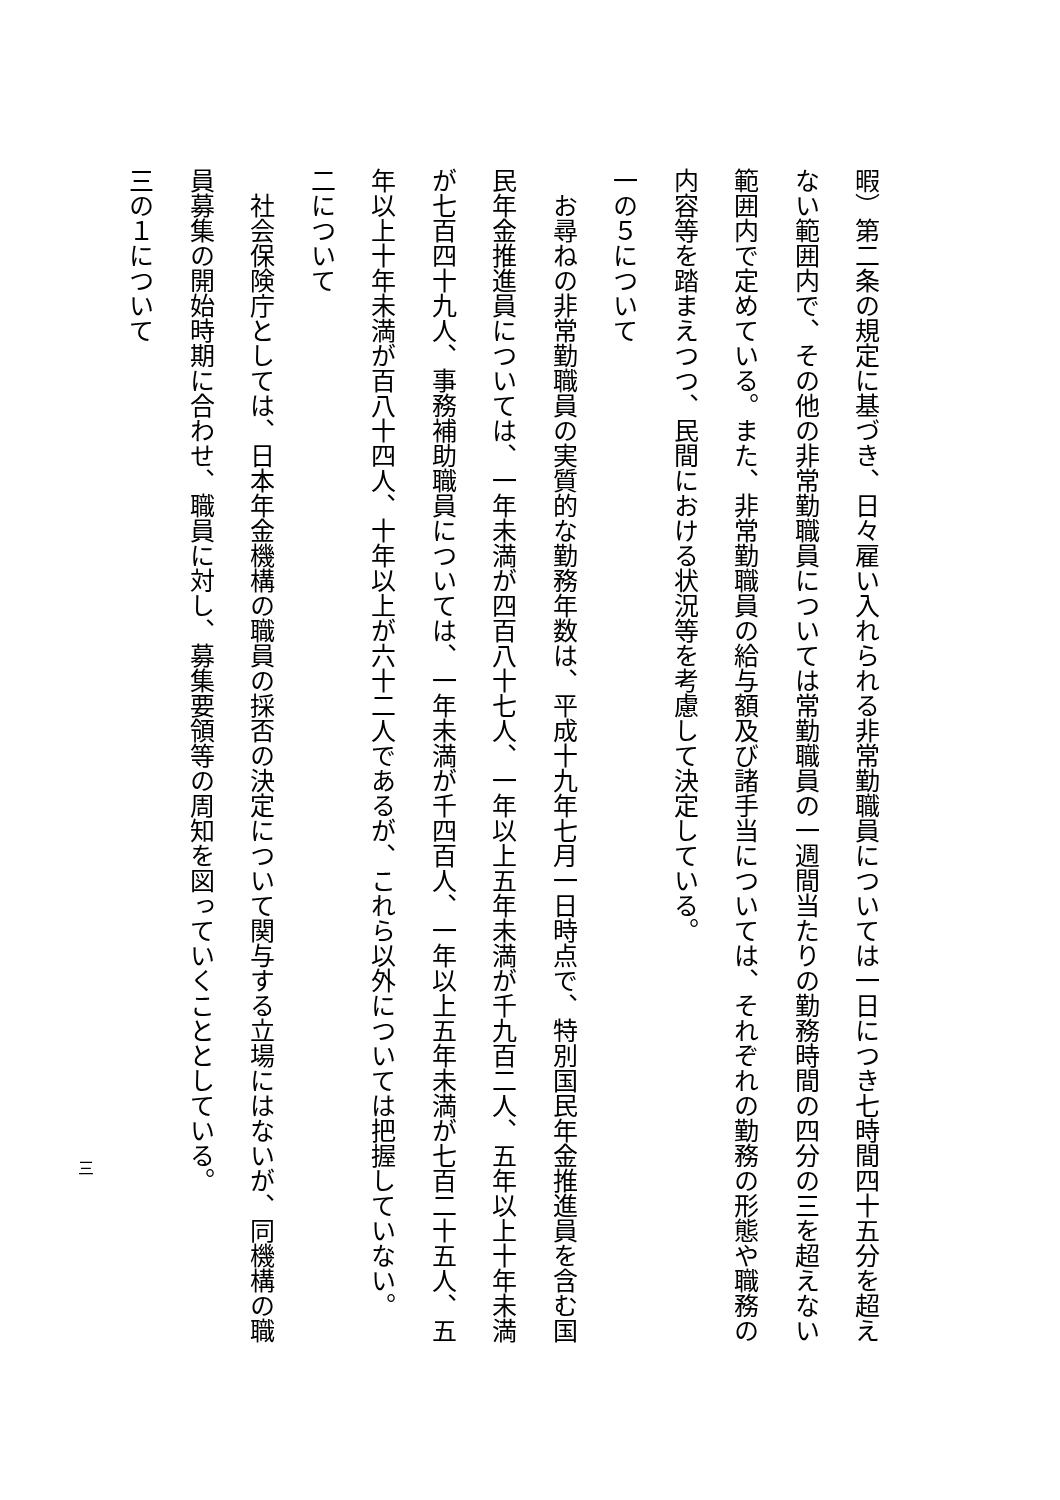暇）第二条の規定に基づき、日々雇い入れられる非常勤職員については一日につき七時間四十五分を超え
ない範囲内で、その他の非常勤職員については常勤職員の一週間当たりの勤務時間の四分の三を超えない
範囲内で定めている。また、非常勤職員の給与額及び諸手当については、それぞれの勤務の形態や職務の
内容等を踏まえつつ、民間における状況等を考慮して決定している。
一の５について
　お尋ねの非常勤職員の実質的な勤務年数は、平成十九年七月一日時点で、特別国民年金推進員を含む国
民年金推進員については、一年未満が四百八十七人、一年以上五年未満が千九百二人、五年以上十年未満
が七百四十九人、事務補助職員については、一年未満が千四百人、一年以上五年未満が七百二十五人、五
年以上十年未満が百八十四人、十年以上が六十二人であるが、これら以外については把握していない。
二について
　社会保険庁としては、日本年金機構の職員の採否の決定について関与する立場にはないが、同機構の職
員募集の開始時期に合わせ、職員に対し、募集要領等の周知を図っていくこととしている。
三の１について
三